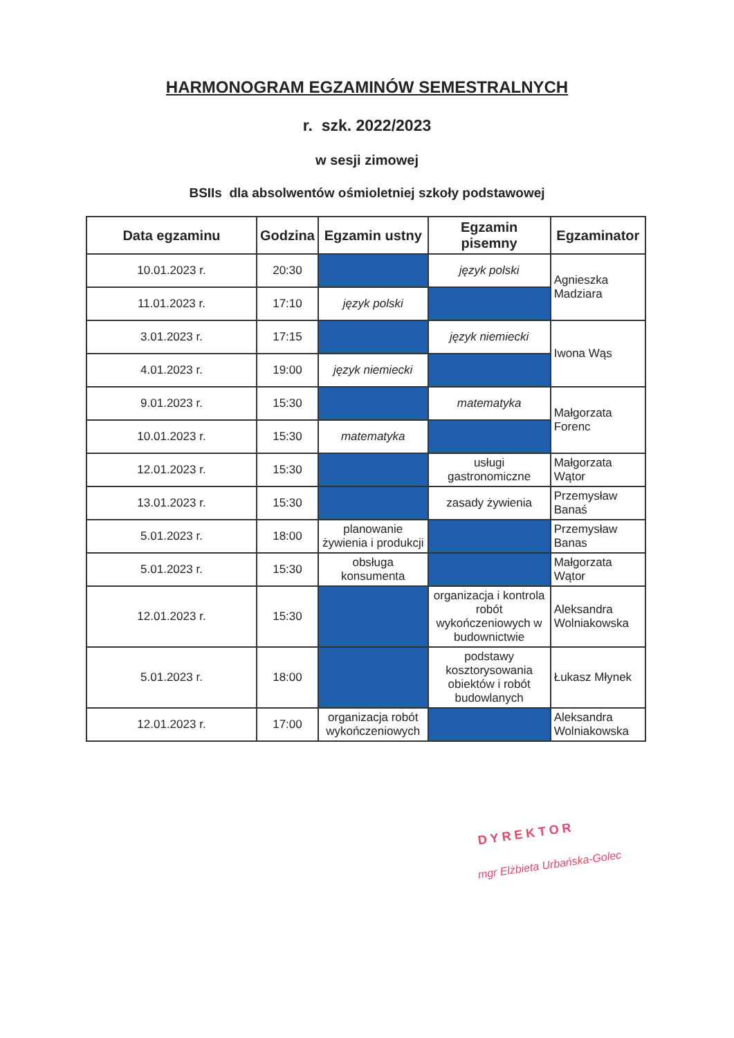HARMONOGRAM EGZAMINÓW SEMESTRALNYCH
r. szk. 2022/2023
w sesji zimowej
BSIIs dla absolwentów ośmioletniej szkoły podstawowej
| Data egzaminu | Godzina | Egzamin ustny | Egzamin pisemny | Egzaminator |
| --- | --- | --- | --- | --- |
| 10.01.2023 r. | 20:30 | | język polski | Agnieszka Madziara |
| 11.01.2023 r. | 17:10 | język polski | | |
| 3.01.2023 r. | 17:15 | | język niemiecki | Iwona Wąs |
| 4.01.2023 r. | 19:00 | język niemiecki | | |
| 9.01.2023 r. | 15:30 | | matematyka | Małgorzata Forenc |
| 10.01.2023 r. | 15:30 | matematyka | | |
| 12.01.2023 r. | 15:30 | | usługi gastronomiczne | Małgorzata Wątor |
| 13.01.2023 r. | 15:30 | | zasady żywienia | Przemysław Banaś |
| 5.01.2023 r. | 18:00 | planowanie żywienia i produkcji | | Przemysław Banas |
| 5.01.2023 r. | 15:30 | obsługa konsumenta | | Małgorzata Wątor |
| 12.01.2023 r. | 15:30 | | organizacja i kontrola robót wykończeniowych w budownictwie | Aleksandra Wolniakowska |
| 5.01.2023 r. | 18:00 | | podstawy kosztorysowania obiektów i robót budowlanych | Łukasz Młynek |
| 12.01.2023 r. | 17:00 | organizacja robót wykończeniowych | | Aleksandra Wolniakowska |
DYREKTOR
mgr Elżbieta Urbańska-Golec